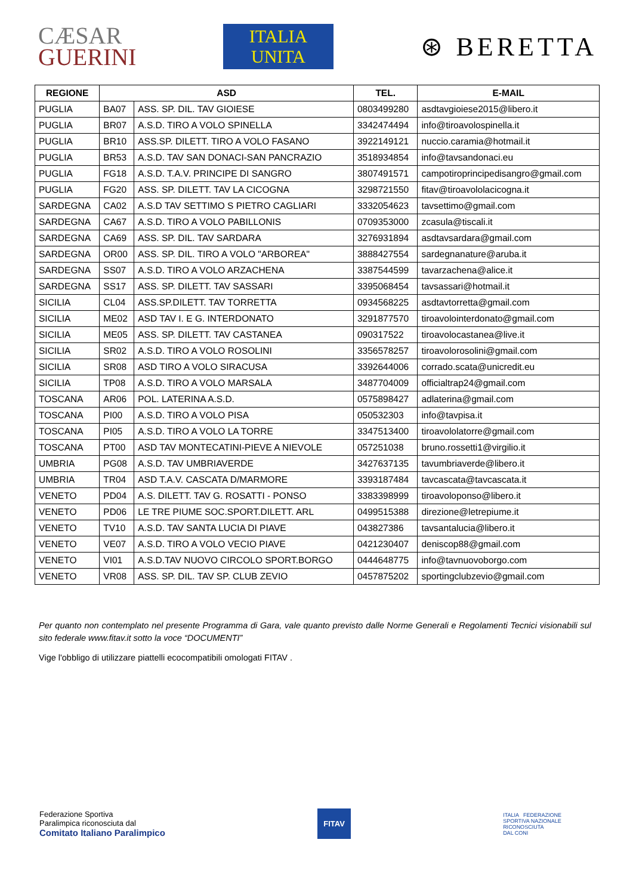CÆSAR
GUERINI
ITALIA
UNITA
⊛ BERETTA
| REGIONE | ASD | | TEL. | E-MAIL |
| --- | --- | --- | --- | --- |
| PUGLIA | BA07 | ASS. SP. DIL. TAV GIOIESE | 0803499280 | asdtavgioiese2015@libero.it |
| PUGLIA | BR07 | A.S.D. TIRO A VOLO SPINELLA | 3342474494 | info@tiroavolospinella.it |
| PUGLIA | BR10 | ASS.SP. DILETT. TIRO A VOLO FASANO | 3922149121 | nuccio.caramia@hotmail.it |
| PUGLIA | BR53 | A.S.D. TAV SAN DONACI-SAN PANCRAZIO | 3518934854 | info@tavsandonaci.eu |
| PUGLIA | FG18 | A.S.D. T.A.V. PRINCIPE DI SANGRO | 3807491571 | campotiroprincipedisangro@gmail.com |
| PUGLIA | FG20 | ASS. SP. DILETT. TAV LA CICOGNA | 3298721550 | fitav@tiroavololacicogna.it |
| SARDEGNA | CA02 | A.S.D TAV SETTIMO S PIETRO CAGLIARI | 3332054623 | tavsettimo@gmail.com |
| SARDEGNA | CA67 | A.S.D. TIRO A VOLO PABILLONIS | 0709353000 | zcasula@tiscali.it |
| SARDEGNA | CA69 | ASS. SP. DIL. TAV SARDARA | 3276931894 | asdtavsardara@gmail.com |
| SARDEGNA | OR00 | ASS. SP. DIL. TIRO A VOLO "ARBOREA" | 3888427554 | sardegnanature@aruba.it |
| SARDEGNA | SS07 | A.S.D. TIRO A VOLO ARZACHENA | 3387544599 | tavarzachena@alice.it |
| SARDEGNA | SS17 | ASS. SP. DILETT. TAV SASSARI | 3395068454 | tavsassari@hotmail.it |
| SICILIA | CL04 | ASS.SP.DILETT. TAV TORRETTA | 0934568225 | asdtavtorretta@gmail.com |
| SICILIA | ME02 | ASD TAV I. E G. INTERDONATO | 3291877570 | tiroavolointerdonato@gmail.com |
| SICILIA | ME05 | ASS. SP. DILETT. TAV CASTANEA | 090317522 | tiroavolocastanea@live.it |
| SICILIA | SR02 | A.S.D. TIRO A VOLO ROSOLINI | 3356578257 | tiroavolorosolini@gmail.com |
| SICILIA | SR08 | ASD TIRO A VOLO SIRACUSA | 3392644006 | corrado.scata@unicredit.eu |
| SICILIA | TP08 | A.S.D. TIRO A VOLO MARSALA | 3487704009 | officialtrap24@gmail.com |
| TOSCANA | AR06 | POL. LATERINA A.S.D. | 0575898427 | adlaterina@gmail.com |
| TOSCANA | PI00 | A.S.D. TIRO A VOLO PISA | 050532303 | info@tavpisa.it |
| TOSCANA | PI05 | A.S.D. TIRO A VOLO LA TORRE | 3347513400 | tiroavololatorre@gmail.com |
| TOSCANA | PT00 | ASD TAV MONTECATINI-PIEVE A NIEVOLE | 057251038 | bruno.rossetti1@virgilio.it |
| UMBRIA | PG08 | A.S.D. TAV UMBRIAVERDE | 3427637135 | tavumbriaverde@libero.it |
| UMBRIA | TR04 | ASD T.A.V. CASCATA D/MARMORE | 3393187484 | tavcascata@tavcascata.it |
| VENETO | PD04 | A.S. DILETT. TAV G. ROSATTI - PONSO | 3383398999 | tiroavoloponso@libero.it |
| VENETO | PD06 | LE TRE PIUME SOC.SPORT.DILETT. ARL | 0499515388 | direzione@letrepiume.it |
| VENETO | TV10 | A.S.D. TAV SANTA LUCIA DI PIAVE | 043827386 | tavsantalucia@libero.it |
| VENETO | VE07 | A.S.D. TIRO A VOLO VECIO PIAVE | 0421230407 | deniscop88@gmail.com |
| VENETO | VI01 | A.S.D.TAV NUOVO CIRCOLO SPORT.BORGO | 0444648775 | info@tavnuovoborgo.com |
| VENETO | VR08 | ASS. SP. DIL. TAV SP. CLUB ZEVIO | 0457875202 | sportingclubzevio@gmail.com |
Per quanto non contemplato nel presente Programma di Gara, vale quanto previsto dalle Norme Generali e Regolamenti Tecnici visionabili sul sito federale www.fitav.it sotto la voce “DOCUMENTI”
Vige l'obbligo di utilizzare piattelli ecocompatibili omologati FITAV .
Federazione Sportiva
Paralimpica riconosciuta dal
Comitato Italiano Paralimpico
FITAV
ITALIA FEDERAZIONE
SPORTIVA NAZIONALE
RICONOSCIUTA
DAL CONI